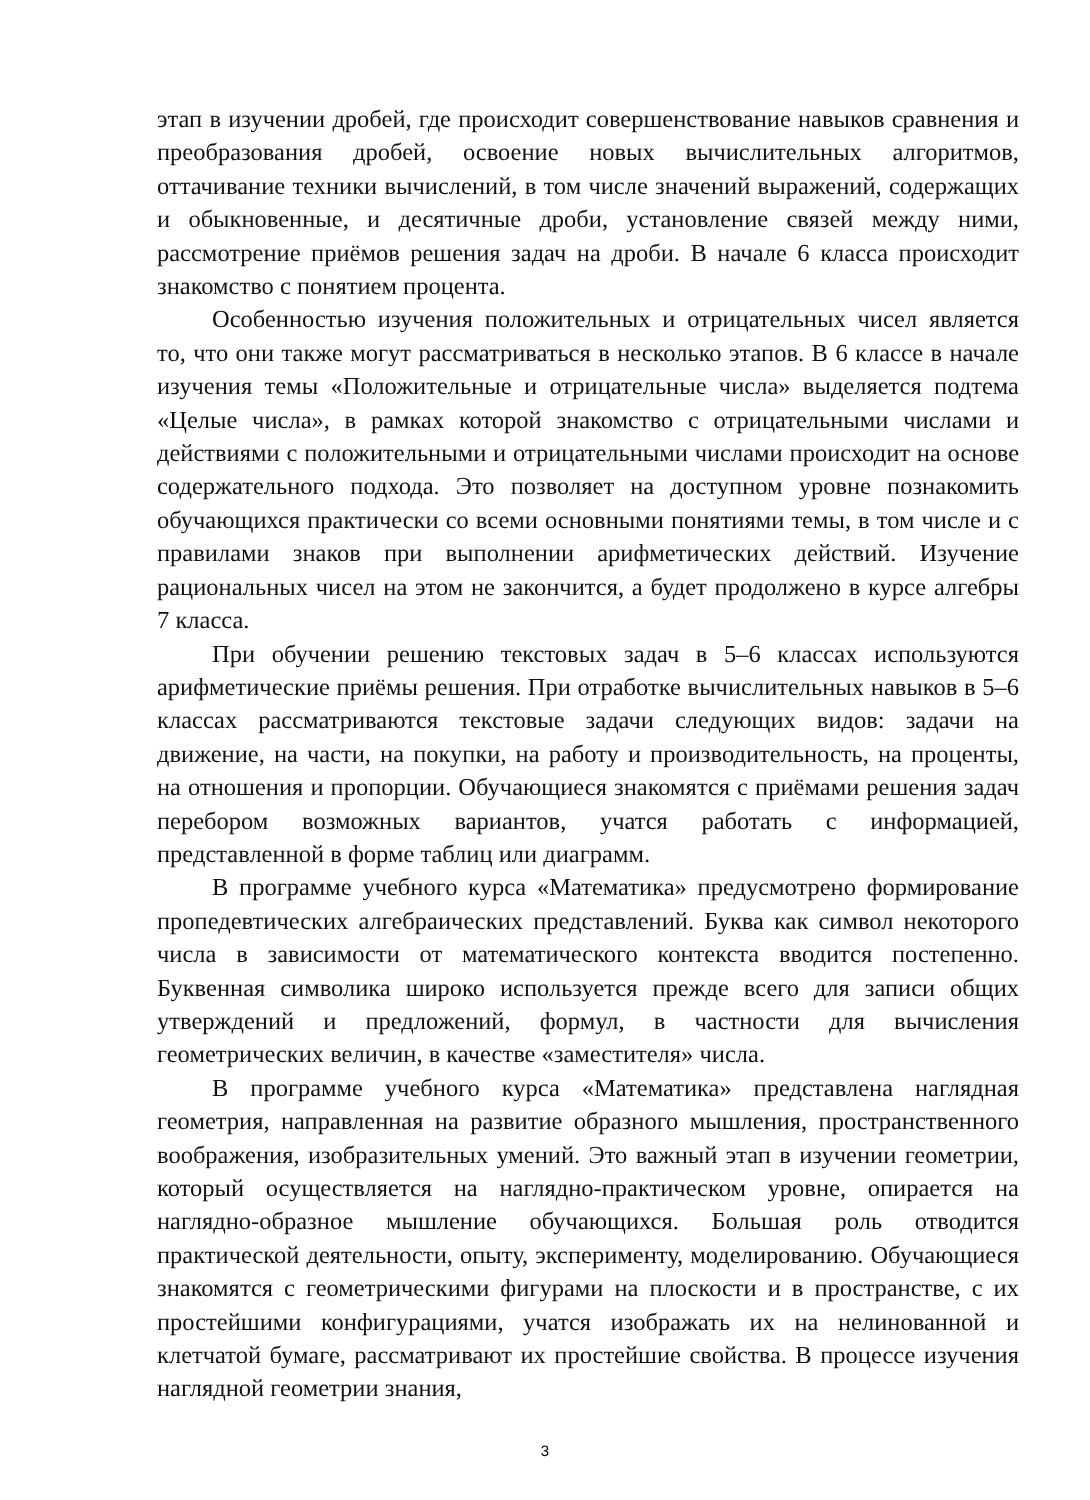этап в изучении дробей, где происходит совершенствование навыков сравнения и преобразования дробей, освоение новых вычислительных алгоритмов, оттачивание техники вычислений, в том числе значений выражений, содержащих и обыкновенные, и десятичные дроби, установление связей между ними, рассмотрение приёмов решения задач на дроби. В начале 6 класса происходит знакомство с понятием процента.
Особенностью изучения положительных и отрицательных чисел является то, что они также могут рассматриваться в несколько этапов. В 6 классе в начале изучения темы «Положительные и отрицательные числа» выделяется подтема «Целые числа», в рамках которой знакомство с отрицательными числами и действиями с положительными и отрицательными числами происходит на основе содержательного подхода. Это позволяет на доступном уровне познакомить обучающихся практически со всеми основными понятиями темы, в том числе и с правилами знаков при выполнении арифметических действий. Изучение рациональных чисел на этом не закончится, а будет продолжено в курсе алгебры 7 класса.
При обучении решению текстовых задач в 5–6 классах используются арифметические приёмы решения. При отработке вычислительных навыков в 5–6 классах рассматриваются текстовые задачи следующих видов: задачи на движение, на части, на покупки, на работу и производительность, на проценты, на отношения и пропорции. Обучающиеся знакомятся с приёмами решения задач перебором возможных вариантов, учатся работать с информацией, представленной в форме таблиц или диаграмм.
В программе учебного курса «Математика» предусмотрено формирование пропедевтических алгебраических представлений. Буква как символ некоторого числа в зависимости от математического контекста вводится постепенно. Буквенная символика широко используется прежде всего для записи общих утверждений и предложений, формул, в частности для вычисления геометрических величин, в качестве «заместителя» числа.
В программе учебного курса «Математика» представлена наглядная геометрия, направленная на развитие образного мышления, пространственного воображения, изобразительных умений. Это важный этап в изучении геометрии, который осуществляется на наглядно-практическом уровне, опирается на наглядно-образное мышление обучающихся. Большая роль отводится практической деятельности, опыту, эксперименту, моделированию. Обучающиеся знакомятся с геометрическими фигурами на плоскости и в пространстве, с их простейшими конфигурациями, учатся изображать их на нелинованной и клетчатой бумаге, рассматривают их простейшие свойства. В процессе изучения наглядной геометрии знания,
3